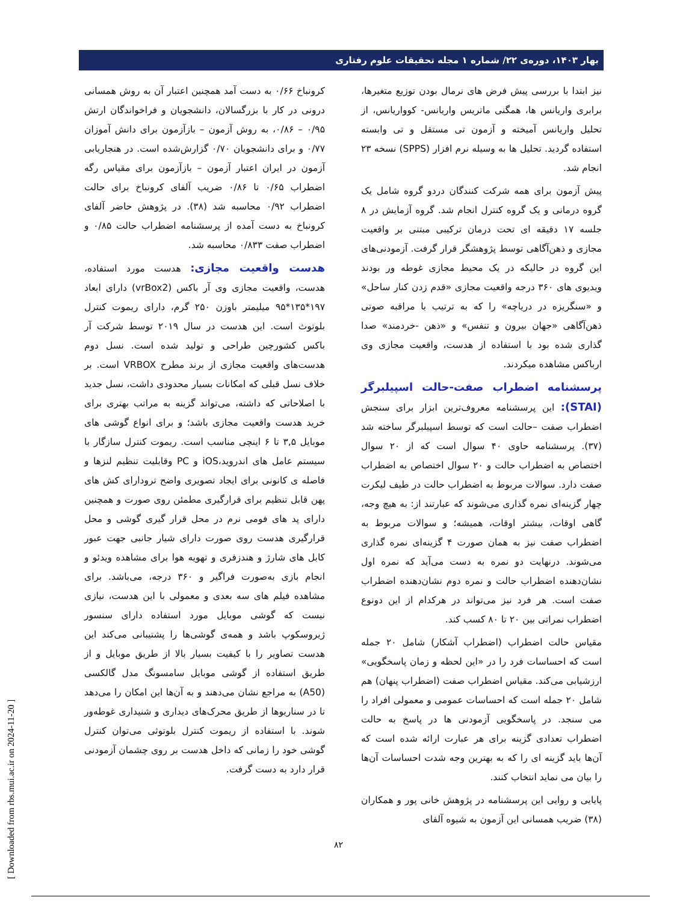بهار ۱۴۰۳، دوره‌ی ۲۲/ شماره ۱ مجله تحقیقات علوم رفتاری
نیز ابتدا با بررسی پیش فرض های نرمال بودن توزیع متغیرها، برابری واریانس ها، همگنی ماتریس واریانس- کوواریانس، از تحلیل واریانس آمیخته و آزمون تی مستقل و تی وابسته استفاده گردید. تحلیل ها به وسیله نرم افزار (SPPS) نسخه ۲۳ انجام شد.
پیش آزمون برای همه شرکت کنندگان دردو گروه شامل یک گروه درمانی و یک گروه کنترل انجام شد. گروه آزمایش در ۸ جلسه ۱۷ دقیقه ای تحت درمان ترکیبی مبتنی بر واقعیت مجازی و ذهن‌آگاهی توسط پژوهشگر قرار گرفت. آزمودنی‌های این گروه در حالیکه در یک محیط مجازی غوطه ور بودند ویدیوی های ۳۶۰ درجه واقعیت مجازی «قدم زدن کنار ساحل» و «سنگریزه در دریاچه» را که به ترتیب با مراقبه صوتی ذهن‌آگاهی «جهان بیرون و تنفس» و «ذهن -خردمند» صدا گذاری شده بود با استفاده از هدست، واقعیت مجازی وی ارباکس مشاهده میکردند.
پرسشنامه اضطراب صفت-حالت اسپیلبرگر (STAI): این پرسشنامه معروف‌ترین ابزار برای سنجش اضطراب صفت –حالت است که توسط اسپیلبرگر ساخته شد (۳۷). پرسشنامه حاوی ۴۰ سوال است که از ۲۰ سوال اختصاص به اضطراب حالت و ۲۰ سوال اختصاص به اضطراب صفت دارد. سوالات مربوط به اضطراب حالت در طیف لیکرت چهار گزینه‌ای نمره گذاری می‌شوند که عبارتند از: به هیچ وجه، گاهی اوقات، بیشتر اوقات، همیشه؛ و سوالات مربوط به اضطراب صفت نیز به همان صورت ۴ گزینه‌ای نمره گذاری می‌شوند. درنهایت دو نمره به دست می‌آید که نمره اول نشان‌دهنده اضطراب حالت و نمره دوم نشان‌دهنده اضطراب صفت است. هر فرد نیز می‌تواند در هرکدام از این دونوع اضطراب نمراتی بین ۲۰ تا ۸۰ کسب کند.
مقیاس حالت اضطراب (اضطراب آشکار) شامل ۲۰ جمله است که احساسات فرد را در «این لحظه و زمان پاسخگویی» ارزشیابی می‌کند. مقیاس اضطراب صفت (اضطراب پنهان) هم شامل ۲۰ جمله است که احساسات عمومی و معمولی افراد را می سنجد. در پاسخگویی آزمودنی ها در پاسخ به حالت اضطراب تعدادی گزینه برای هر عبارت ارائه شده است که آن‌ها باید گزینه ای را که به بهترین وجه شدت احساسات آن‌ها را بیان می نماید انتخاب کنند.
پایایی و روایی این پرسشنامه در پژوهش خانی پور و همکاران (۳۸) ضریب همسانی این آزمون به شیوه آلفای
کرونباخ ۰/۶۶ به دست آمد همچنین اعتبار آن به روش همسانی درونی در کار با بزرگسالان، دانشجویان و فراخواندگان ارتش ۰/۹۵ – ۰/۸۶، به روش آزمون – بازآزمون برای دانش آموزان ۰/۷۷ و برای دانشجویان ۰/۷۰ گزارش‌شده است. در هنجاریابی آزمون در ایران اعتبار آزمون – بازآزمون برای مقیاس رگه اضطراب ۰/۶۵ تا ۰/۸۶ ضریب آلفای کرونباخ برای حالت اضطراب ۰/۹۲ محاسبه شد (۳۸). در پژوهش حاضر آلفای کرونباخ به دست آمده از پرسشنامه اضطراب حالت ۰/۸۵ و اضطراب صفت ۰/۸۳۳ محاسبه شد.
هدست واقعیت مجازی: هدست مورد استفاده، هدست، واقعیت مجازی وی آر باکس (vrBox2) دارای ابعاد ۱۹۷*۱۳۵*۹۵ میلیمتر باوزن ۲۵۰ گرم، دارای ریموت کنترل بلوتوث است. این هدست در سال ۲۰۱۹ توسط شرکت آر باکس کشورچین طراحی و تولید شده است. نسل دوم هدست‌های واقعیت مجازی از برند مطرح VRBOX است. بر خلاف نسل قبلی که امکانات بسیار محدودی داشت، نسل جدید با اصلاحاتی که داشته، می‌تواند گزینه به مراتب بهتری برای خرید هدست واقعیت مجازی باشد؛ و برای انواع گوشی های موبایل ۳,۵ تا ۶ اینچی مناسب است. ریموت کنترل سازگار با سیستم عامل های اندروید،iOS و PC وقابلیت تنظیم لنزها و فاصله ی کانونی برای ایجاد تصویری واضح ترودارای کش های پهن قابل تنظیم برای قرارگیری مطمئن روی صورت و همچنین دارای پد های فومی نرم در محل قرار گیری گوشی و محل قرارگیری هدست روی صورت دارای شیار جانبی جهت عبور کابل های شارژ و هندزفری و تهویه هوا برای مشاهده ویدئو و انجام بازی به‌صورت فراگیر و ۳۶۰ درجه، می‌باشد. برای مشاهده فیلم های سه بعدی و معمولی با این هدست، نیازی نیست که گوشی موبایل مورد استفاده دارای سنسور ژیروسکوپ باشد و همه‌ی گوشی‌ها را پشتیبانی می‌کند این هدست تصاویر را با کیفیت بسیار بالا از طریق موبایل و از طریق استفاده از گوشی موبایل سامسونگ مدل گالکسی (A50) به مراجع نشان می‌دهند و به آن‌ها این امکان را می‌دهد تا در سناریوها از طریق محرک‌های دیداری و شنیداری غوطه‌ور شوند. با استفاده از ریموت کنترل بلوتوثی می‌توان کنترل گوشی خود را زمانی که داخل هدست بر روی چشمان آزمودنی قرار دارد به دست گرفت.
۸۲
[ Downloaded from rbs.mui.ac.ir on 2024-11-20 ]